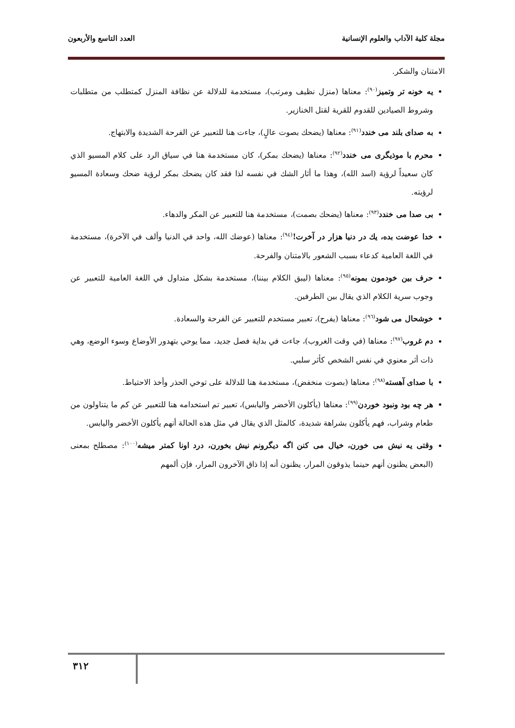مجلة كلية الآداب والعلوم الإنسانية العدد التاسع والأربعون
الامتنان والشكر.
يه خونه تر وتميز<sup>(٩٠)</sup>: معناها (منزل نظيف ومرتب)، مستخدمة للدلالة عن نظافة المنزل كمتطلب من متطلبات وشروط الصيادين للقدوم للقرية لقتل الخنازير.
به صداى بلند مى خندد<sup>(٩١)</sup>: معناها (يضحك بصوت عالٍ)، جاءت هنا للتعبير عن الفرحة الشديدة والابتهاج.
محرم با موذيگرى مى خندد<sup>(٩٢)</sup>: معناها (يضحك بمكر)، كان مستخدمة هنا في سياق الرد على كلام المسيو الذي كان سعيداً لرؤية (اسد الله)، وهذا ما أثار الشك في نفسه لذا فقد كان يضحك بمكر لرؤية ضحك وسعادة المسيو لرؤيته.
بى صدا مى خندد<sup>(٩٣)</sup>: معناها (يضحك بصمت)، مستخدمة هنا للتعبير عن المكر والدهاء.
خدا عوضت بده، يك در دنيا هزار در آخرت!<sup>(٩٤)</sup>: معناها (عوضك الله، واحد في الدنيا وألف في الآخرة)، مستخدمة في اللغة العامية كدعاء بسبب الشعور بالامتنان والفرحة.
حرف بين خودمون بمونه<sup>(٩٥)</sup>: معناها (ليبق الكلام بيننا)، مستخدمة بشكل متداول في اللغة العامية للتعبير عن وجوب سرية الكلام الذي يقال بين الطرفين.
خوشحال مى شود<sup>(٩٦)</sup>: معناها (يفرح)، تعبير مستخدم للتعبير عن الفرحة والسعادة.
دم غروب<sup>(٩٧)</sup>: معناها (في وقت الغروب)، جاءت في بداية فصل جديد، مما يوحي بتهدور الأوضاع وسوء الوضع، وهي ذات أثر معنوي في نفس الشخص كأثر سلبي.
با صداى آهسته<sup>(٩٨)</sup>: معناها (بصوت منخفض)، مستخدمة هنا للدلالة على توخي الحذر وأخذ الاحتياط.
هر چه بود ونبود خوردن<sup>(٩٩)</sup>: معناها (يأكلون الأخضر واليابس)، تعبير تم استخدامه هنا للتعبير عن كم ما يتناولون من طعام وشراب، فهم يأكلون بشراهة شديدة، كالمثل الذي يقال في مثل هذه الحالة أنهم يأكلون الأخضر واليابس.
وقتى يه نيش مى خورن، خيال مى كنن اگه ديگرونم نيش بخورن، درد اونا كمتر ميشه<sup>(١٠٠)</sup>: مصطلح بمعنى (البعض يظنون أنهم حينما يذوقون المرار، يظنون أنه إذا ذاق الآخرون المرار، فإن ألمهم
٣١٢